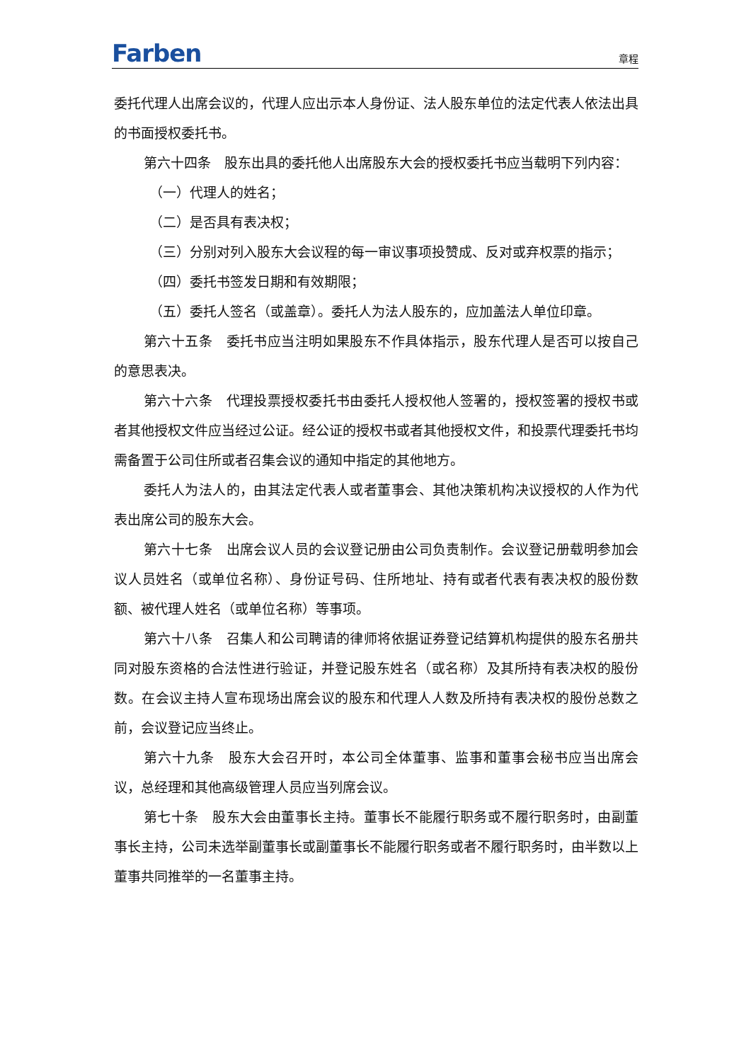Farben 章程
委托代理人出席会议的，代理人应出示本人身份证、法人股东单位的法定代表人依法出具的书面授权委托书。
第六十四条　股东出具的委托他人出席股东大会的授权委托书应当载明下列内容：
（一）代理人的姓名；
（二）是否具有表决权；
（三）分别对列入股东大会议程的每一审议事项投赞成、反对或弃权票的指示；
（四）委托书签发日期和有效期限；
（五）委托人签名（或盖章）。委托人为法人股东的，应加盖法人单位印章。
第六十五条　委托书应当注明如果股东不作具体指示，股东代理人是否可以按自己的意思表决。
第六十六条　代理投票授权委托书由委托人授权他人签署的，授权签署的授权书或者其他授权文件应当经过公证。经公证的授权书或者其他授权文件，和投票代理委托书均需备置于公司住所或者召集会议的通知中指定的其他地方。
委托人为法人的，由其法定代表人或者董事会、其他决策机构决议授权的人作为代表出席公司的股东大会。
第六十七条　出席会议人员的会议登记册由公司负责制作。会议登记册载明参加会议人员姓名（或单位名称）、身份证号码、住所地址、持有或者代表有表决权的股份数额、被代理人姓名（或单位名称）等事项。
第六十八条　召集人和公司聘请的律师将依据证券登记结算机构提供的股东名册共同对股东资格的合法性进行验证，并登记股东姓名（或名称）及其所持有表决权的股份数。在会议主持人宣布现场出席会议的股东和代理人人数及所持有表决权的股份总数之前，会议登记应当终止。
第六十九条　股东大会召开时，本公司全体董事、监事和董事会秘书应当出席会议，总经理和其他高级管理人员应当列席会议。
第七十条　股东大会由董事长主持。董事长不能履行职务或不履行职务时，由副董事长主持，公司未选举副董事长或副董事长不能履行职务或者不履行职务时，由半数以上董事共同推举的一名董事主持。